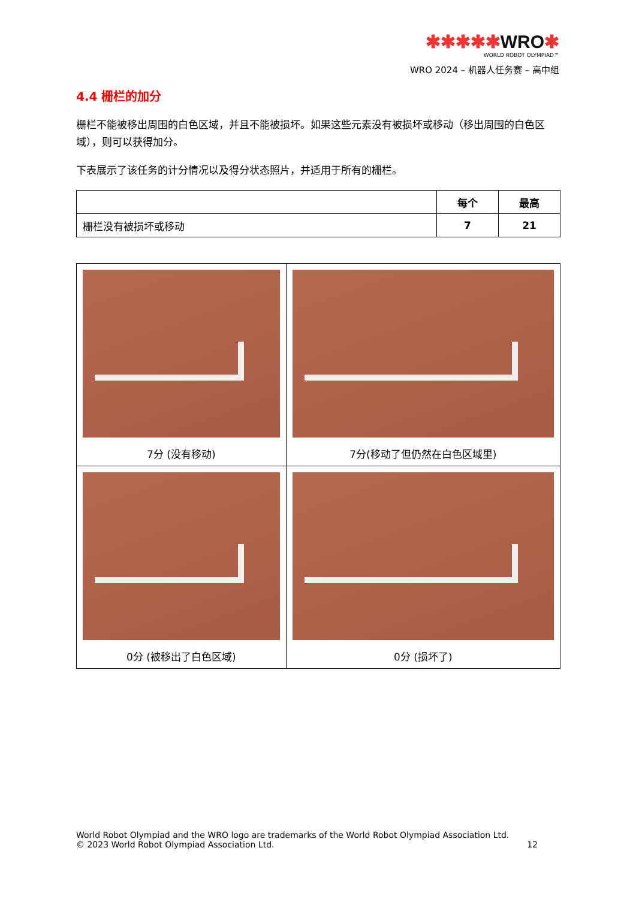✱✱✱✱✱WRO✱
WORLD ROBOT OLYMPIAD™
WRO 2024 – 机器人任务赛 – 高中组
4.4 栅栏的加分
栅栏不能被移出周围的白色区域，并且不能被损坏。如果这些元素没有被损坏或移动（移出周围的白色区域），则可以获得加分。
下表展示了该任务的计分情况以及得分状态照片，并适用于所有的栅栏。
| | 每个 | 最高 |
| --- | --- | --- |
| 栅栏没有被损坏或移动 | 7 | 21 |
| 7分 (没有移动) | 7分(移动了但仍然在白色区域里) |
| 0分 (被移出了白色区域) | 0分 (损坏了) |
World Robot Olympiad and the WRO logo are trademarks of the World Robot Olympiad Association Ltd.
© 2023 World Robot Olympiad Association Ltd. 12